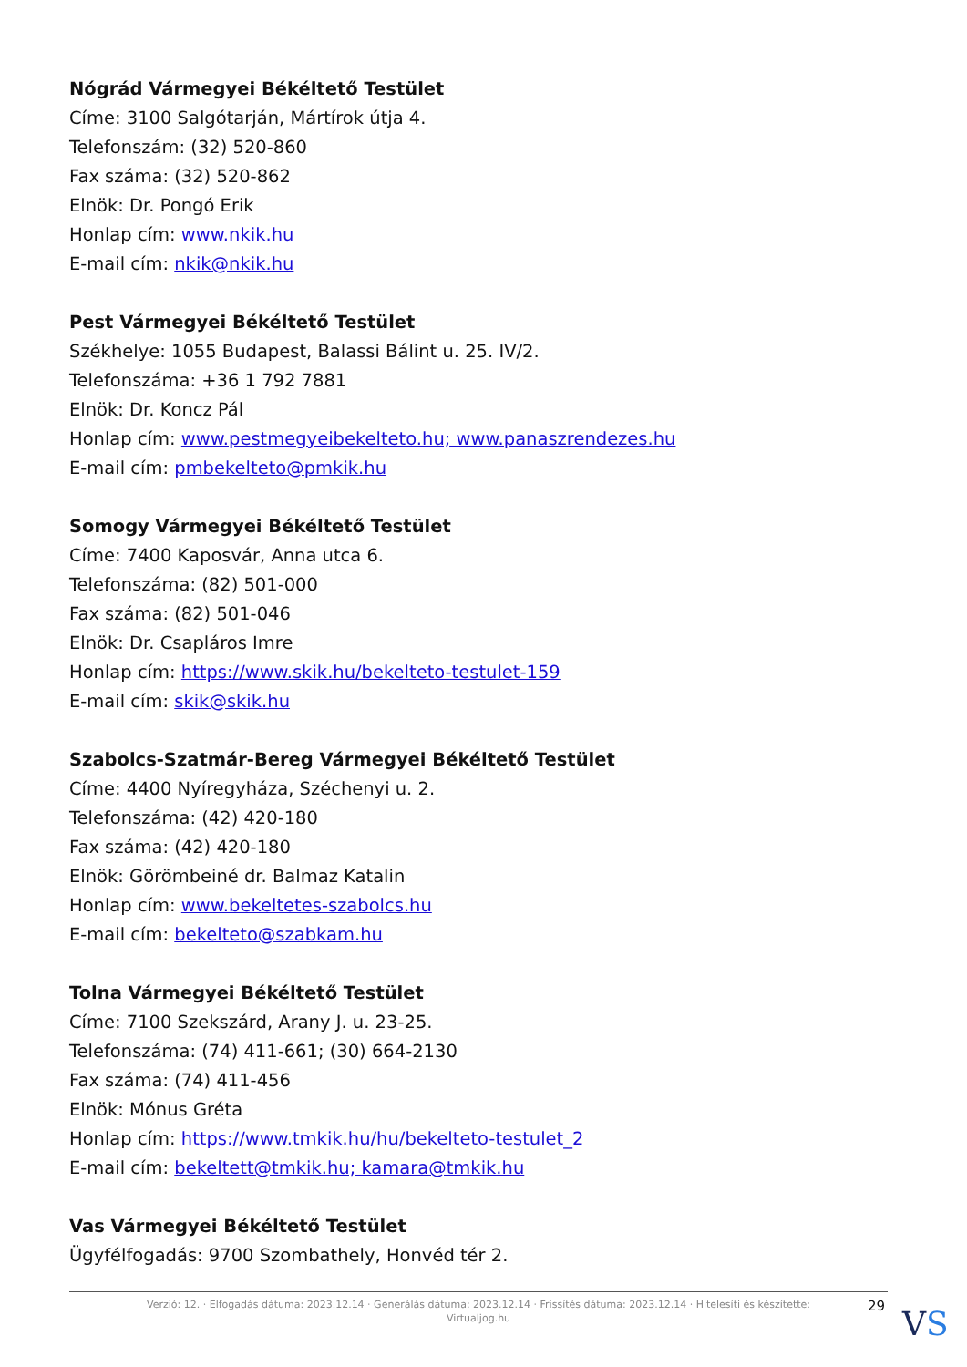Nógrád Vármegyei Békéltető Testület
Címe: 3100 Salgótarján, Mártírok útja 4.
Telefonszám: (32) 520-860
Fax száma: (32) 520-862
Elnök: Dr. Pongó Erik
Honlap cím: www.nkik.hu
E-mail cím: nkik@nkik.hu
Pest Vármegyei Békéltető Testület
Székhelye: 1055 Budapest, Balassi Bálint u. 25. IV/2.
Telefonszáma: +36 1 792 7881
Elnök: Dr. Koncz Pál
Honlap cím: www.pestmegyeibekelteto.hu; www.panaszrendezes.hu
E-mail cím: pmbekelteto@pmkik.hu
Somogy Vármegyei Békéltető Testület
Címe: 7400 Kaposvár, Anna utca 6.
Telefonszáma: (82) 501-000
Fax száma: (82) 501-046
Elnök: Dr. Csapláros Imre
Honlap cím: https://www.skik.hu/bekelteto-testulet-159
E-mail cím: skik@skik.hu
Szabolcs-Szatmár-Bereg Vármegyei Békéltető Testület
Címe: 4400 Nyíregyháza, Széchenyi u. 2.
Telefonszáma: (42) 420-180
Fax száma: (42) 420-180
Elnök: Görömbeiné dr. Balmaz Katalin
Honlap cím: www.bekeltetes-szabolcs.hu
E-mail cím: bekelteto@szabkam.hu
Tolna Vármegyei Békéltető Testület
Címe: 7100 Szekszárd, Arany J. u. 23-25.
Telefonszáma: (74) 411-661; (30) 664-2130
Fax száma: (74) 411-456
Elnök: Mónus Gréta
Honlap cím: https://www.tmkik.hu/hu/bekelteto-testulet_2
E-mail cím: bekeltett@tmkik.hu; kamara@tmkik.hu
Vas Vármegyei Békéltető Testület
Ügyfélfogadás: 9700 Szombathely, Honvéd tér 2.
Verzió: 12. · Elfogadás dátuma: 2023.12.14 · Generálás dátuma: 2023.12.14 · Frissítés dátuma: 2023.12.14 · Hitelesíti és készítette:
Virtualjog.hu
29 VS